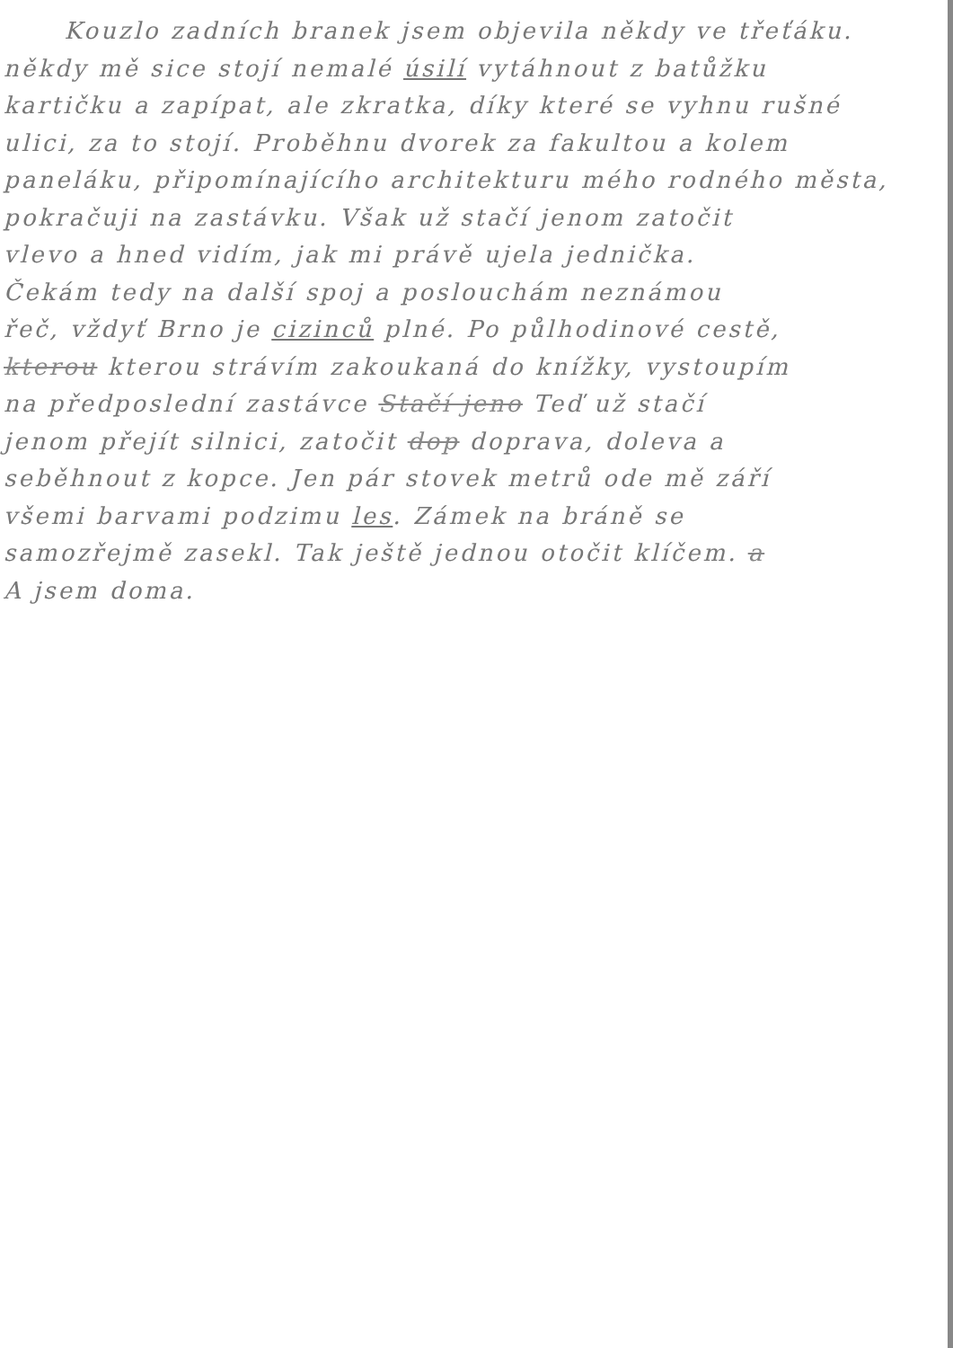Kouzlo zadních branek jsem objevila někdy ve třeťáku.
někdy mě sice stojí nemalé úsilí vytáhnout z batůžku
kartičku a zapípat, ale zkratka, díky které se vyhnu rušné
ulici, za to stojí. Proběhnu dvorek za fakultou a kolem
paneláku, připomínajícího architekturu mého rodného města,
pokračuji na zastávku. Však už stačí jenom zatočit
vlevo a hned vidím, jak mi právě ujela jednička.
Čekám tedy na další spoj a poslouchám neznámou
řeč, vždyť Brno je cizinců plné. Po půlhodinové cestě,
kterou kterou strávím zakoukaná do knížky, vystoupím
na předposlední zastávce Stačí jeno Teď už stačí
jenom přejít silnici, zatočit dop doprava, doleva a
seběhnout z kopce. Jen pár stovek metrů ode mě září
všemi barvami podzimu les. Zámek na bráně se
samozřejmě zasekl. Tak ještě jednou otočit klíčem. a
A jsem doma.